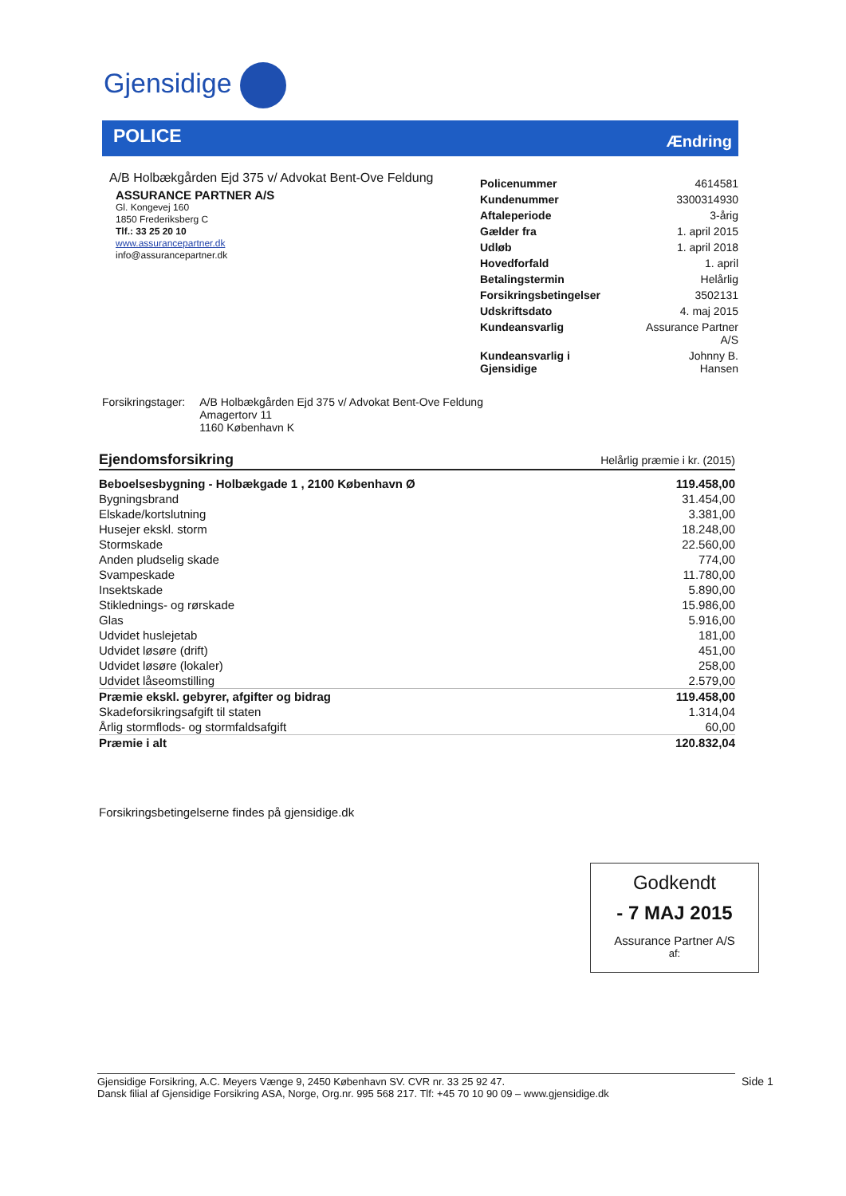Gjensidige
POLICE Ændring
A/B Holbækgården Ejd 375 v/ Advokat Bent-Ove Feldung
ASSURANCE PARTNER A/S
Gl. Kongevej 160
1850 Frederiksberg C
Tlf.: 33 25 20 10
www.assurancepartner.dk
info@assurancepartner.dk
| Policenummer | 4614581 |
| Kundenummer | 3300314930 |
| Aftaleperiode | 3-årig |
| Gælder fra | 1. april 2015 |
| Udløb | 1. april 2018 |
| Hovedforfald | 1. april |
| Betalingstermin | Helårlig |
| Forsikringsbetingelser | 3502131 |
| Udskriftsdato | 4. maj 2015 |
| Kundeansvarlig | Assurance Partner A/S |
| Kundeansvarlig i Gjensidige | Johnny B. Hansen |
| Forsikringstager: | A/B Holbækgården Ejd 375 v/ Advokat Bent-Ove Feldung Amagertorv 11 1160 København K |
| Ejendomsforsikring | Helårlig præmie i kr. (2015) |
| Beboelsesbygning - Holbækgade 1 , 2100 København Ø | 119.458,00 |
| Bygningsbrand | 31.454,00 |
| Elskade/kortslutning | 3.381,00 |
| Husejer ekskl. storm | 18.248,00 |
| Stormskade | 22.560,00 |
| Anden pludselig skade | 774,00 |
| Svampeskade | 11.780,00 |
| Insektskade | 5.890,00 |
| Stiklednings- og rørskade | 15.986,00 |
| Glas | 5.916,00 |
| Udvidet huslejetab | 181,00 |
| Udvidet løsøre (drift) | 451,00 |
| Udvidet løsøre (lokaler) | 258,00 |
| Udvidet låseomstilling | 2.579,00 |
| Præmie ekskl. gebyrer, afgifter og bidrag | 119.458,00 |
| Skadeforsikringsafgift til staten | 1.314,04 |
| Årlig stormflods- og stormfaldsafgift | 60,00 |
| Præmie i alt | 120.832,04 |
Forsikringsbetingelserne findes på gjensidige.dk
Godkendt
- 7 MAJ 2015
Assurance Partner A/S
af:
Gjensidige Forsikring, A.C. Meyers Vænge 9, 2450 København SV. CVR nr. 33 25 92 47.
Dansk filial af Gjensidige Forsikring ASA, Norge, Org.nr. 995 568 217. Tlf: +45 70 10 90 09 – www.gjensidige.dk
Side 1